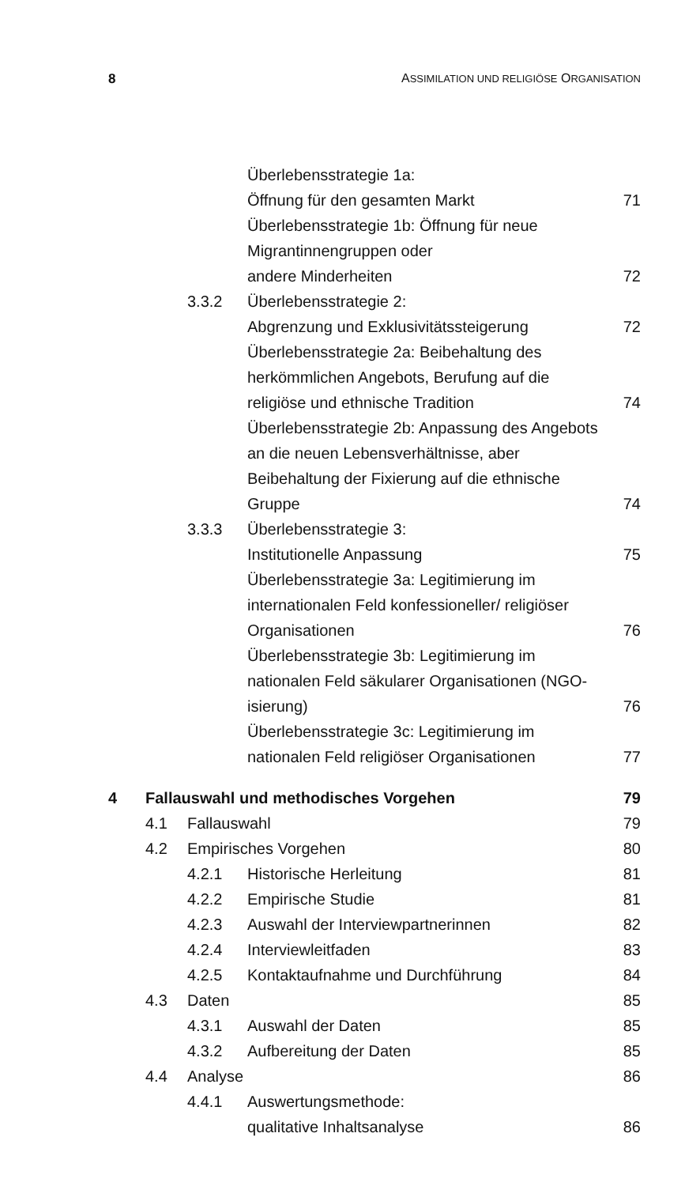8 ASSIMILATION UND RELIGIÖSE ORGANISATION
| | | | Überlebensstrategie 1a: Öffnung für den gesamten Markt | 71 |
| | | | Überlebensstrategie 1b: Öffnung für neue Migrantinnengruppen oder andere Minderheiten | 72 |
| | | 3.3.2 | Überlebensstrategie 2: Abgrenzung und Exklusivitätssteigerung | 72 |
| | | | Überlebensstrategie 2a: Beibehaltung des herkömmlichen Angebots, Berufung auf die religiöse und ethnische Tradition | 74 |
| | | | Überlebensstrategie 2b: Anpassung des Angebots an die neuen Lebensverhältnisse, aber Beibehaltung der Fixierung auf die ethnische Gruppe | 74 |
| | | 3.3.3 | Überlebensstrategie 3: Institutionelle Anpassung | 75 |
| | | | Überlebensstrategie 3a: Legitimierung im internationalen Feld konfessioneller/ religiöser Organisationen | 76 |
| | | | Überlebensstrategie 3b: Legitimierung im nationalen Feld säkularer Organisationen (NGO-isierung) | 76 |
| | | | Überlebensstrategie 3c: Legitimierung im nationalen Feld religiöser Organisationen | 77 |
| 4 | Fallauswahl und methodisches Vorgehen | | | 79 |
| | 4.1 | Fallauswahl | | 79 |
| | 4.2 | Empirisches Vorgehen | | 80 |
| | | 4.2.1 | Historische Herleitung | 81 |
| | | 4.2.2 | Empirische Studie | 81 |
| | | 4.2.3 | Auswahl der Interviewpartnerinnen | 82 |
| | | 4.2.4 | Interviewleitfaden | 83 |
| | | 4.2.5 | Kontaktaufnahme und Durchführung | 84 |
| | 4.3 | Daten | | 85 |
| | | 4.3.1 | Auswahl der Daten | 85 |
| | | 4.3.2 | Aufbereitung der Daten | 85 |
| | 4.4 | Analyse | | 86 |
| | | 4.4.1 | Auswertungsmethode: qualitative Inhaltsanalyse | 86 |